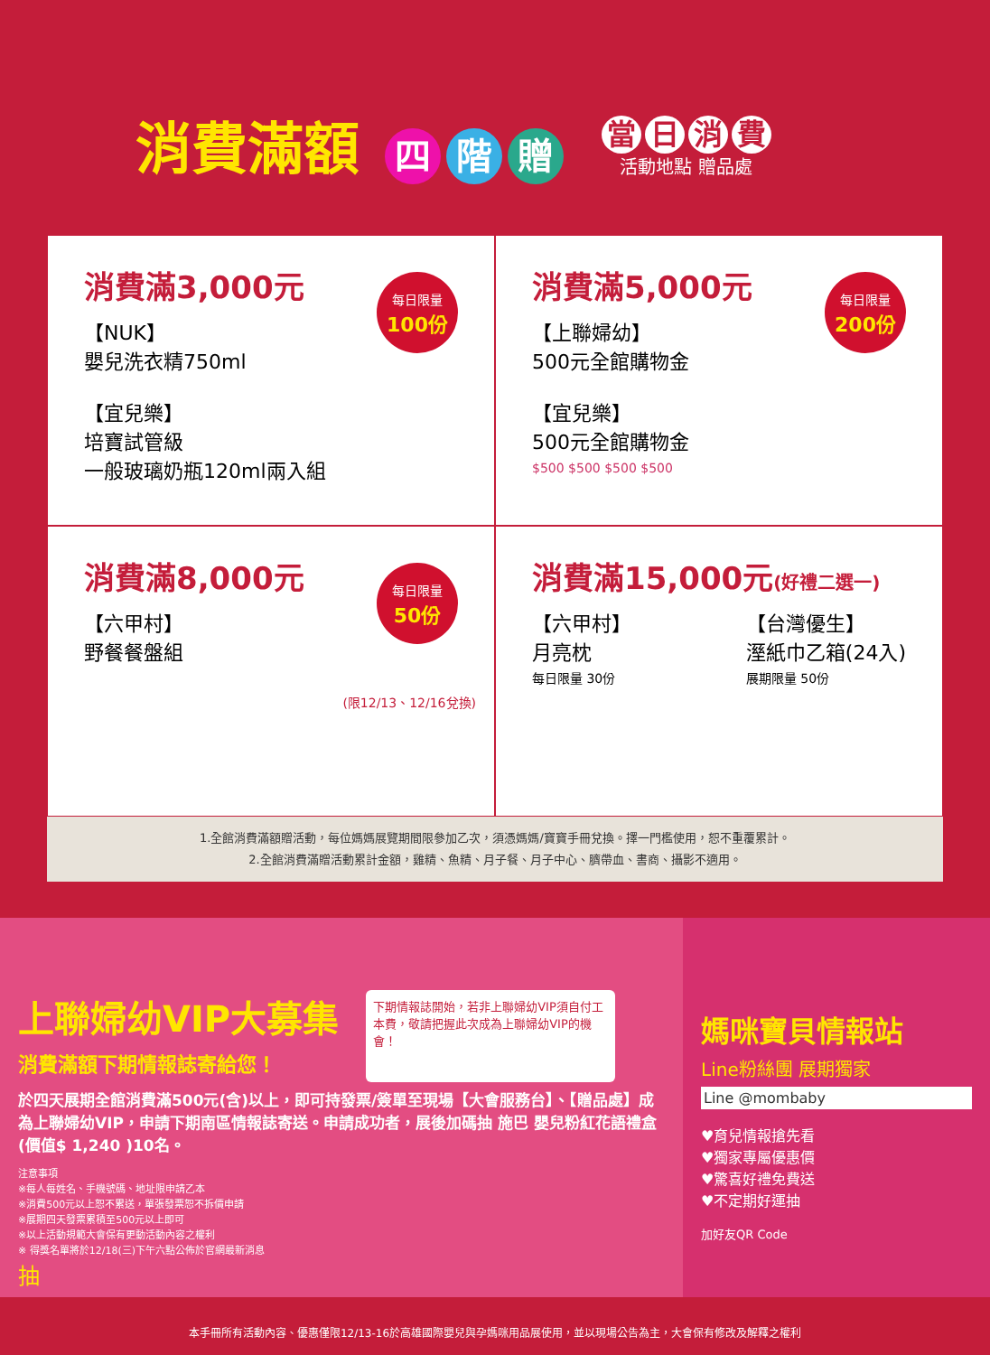消費滿額 四 階 贈
當日消費
活動地點 贈品處
消費滿3,000元
【NUK】
嬰兒洗衣精750ml
【宜兒樂】
培寶試管級
一般玻璃奶瓶120ml兩入組
每日限量
100份
消費滿5,000元
【上聯婦幼】
500元全館購物金
【宜兒樂】
500元全館購物金
$500 $500 $500 $500
每日限量
200份
消費滿8,000元
【六甲村】
野餐餐盤組
每日限量
50份
(限12/13、12/16兌換)
消費滿15,000元(好禮二選一)
【六甲村】
月亮枕
每日限量 30份
【台灣優生】
溼紙巾乙箱(24入)
展期限量 50份
1.全館消費滿額贈活動，每位媽媽展覽期間限參加乙次，須憑媽媽/寶寶手冊兌換。擇一門檻使用，恕不重覆累計。
2.全館消費滿贈活動累計金額，雞精、魚精、月子餐、月子中心、臍帶血、書商、攝影不適用。
上聯婦幼VIP大募集
消費滿額下期情報誌寄給您！
下期情報誌開始，若非上聯婦幼VIP須自付工本費，敬請把握此次成為上聯婦幼VIP的機會！
於四天展期全館消費滿500元(含)以上，即可持發票/簽單至現場【大會服務台】、【贈品處】成為上聯婦幼VIP，申請下期南區情報誌寄送。申請成功者，展後加碼抽 施巴 嬰兒粉紅花語禮盒(價值$ 1,240 )10名。
注意事項
※每人每姓名、手機號碼、地址限申請乙本
※消費500元以上恕不累送，單張發票恕不拆價申請
※展期四天發票累積至500元以上即可
※以上活動規範大會保有更動活動內容之權利
※ 得獎名單將於12/18(三)下午六點公佈於官網最新消息
抽
媽咪寶貝情報站
Line粉絲團 展期獨家
Line @mombaby
♥育兒情報搶先看
♥獨家專屬優惠價
♥驚喜好禮免費送
♥不定期好運抽
加好友QR Code
本手冊所有活動內容、優惠僅限12/13-16於高雄國際嬰兒與孕媽咪用品展使用，並以現場公告為主，大會保有修改及解釋之權利